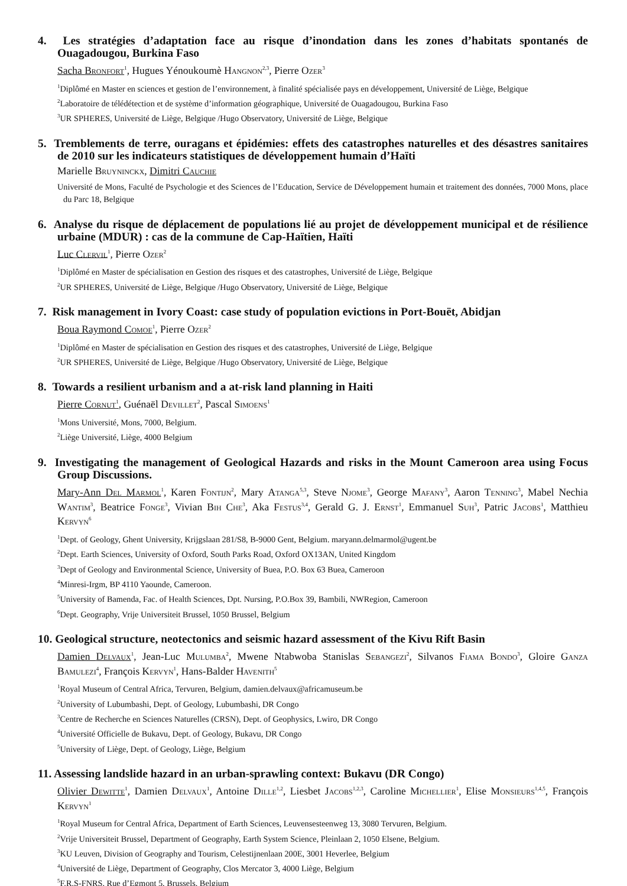4. Les stratégies d’adaptation face au risque d’inondation dans les zones d’habitats spontanés de Ouagadougou, Burkina Faso
Sacha Bronfort<sup>1</sup>, Hugues Yénoukoumè Hangnon<sup>2,3</sup>, Pierre Ozer<sup>3</sup>
<sup>1</sup> Diplômé en Master en sciences et gestion de l’environnement, à finalité spécialisée pays en développement, Université de Liège, Belgique
<sup>2</sup> Laboratoire de télédétection et de système d’information géographique, Université de Ouagadougou, Burkina Faso
<sup>3</sup> UR SPHERES, Université de Liège, Belgique /Hugo Observatory, Université de Liège, Belgique
5. Tremblements de terre, ouragans et épidémies: effets des catastrophes naturelles et des désastres sanitaires de 2010 sur les indicateurs statistiques de développement humain d’Haïti
Marielle Bruyninckx, Dimitri Cauchie
Université de Mons, Faculté de Psychologie et des Sciences de l’Education, Service de Développement humain et traitement des données, 7000 Mons, place du Parc 18, Belgique
6. Analyse du risque de déplacement de populations lié au projet de développement municipal et de résilience urbaine (MDUR) : cas de la commune de Cap-Haïtien, Haïti
Luc Clervil<sup>1</sup>, Pierre Ozer<sup>2</sup>
<sup>1</sup> Diplômé en Master de spécialisation en Gestion des risques et des catastrophes, Université de Liège, Belgique
<sup>2</sup> UR SPHERES, Université de Liège, Belgique /Hugo Observatory, Université de Liège, Belgique
7. Risk management in Ivory Coast: case study of population evictions in Port-Bouët, Abidjan
Boua Raymond Comoe<sup>1</sup>, Pierre Ozer<sup>2</sup>
<sup>1</sup> Diplômé en Master de spécialisation en Gestion des risques et des catastrophes, Université de Liège, Belgique
<sup>2</sup> UR SPHERES, Université de Liège, Belgique /Hugo Observatory, Université de Liège, Belgique
8. Towards a resilient urbanism and a at-risk land planning in Haiti
Pierre Cornut<sup>1</sup>, Guénaël Devillet<sup>2</sup>, Pascal Simoens<sup>1</sup>
<sup>1</sup> Mons Université, Mons, 7000, Belgium.
<sup>2</sup> Liège Université, Liège, 4000 Belgium
9. Investigating the management of Geological Hazards and risks in the Mount Cameroon area using Focus Group Discussions.
Mary-Ann Del Marmol<sup>1</sup>, Karen Fontijn<sup>2</sup>, Mary Atanga<sup>5,3</sup>, Steve Njome<sup>3</sup>, George Mafany<sup>3</sup>, Aaron Tenning<sup>3</sup>, Mabel Nechia Wantim<sup>3</sup>, Beatrice Fonge<sup>3</sup>, Vivian Bih Che<sup>3</sup>, Aka Festus<sup>3,4</sup>, Gerald G. J. Ernst<sup>1</sup>, Emmanuel Suh<sup>3</sup>, Patric Jacobs<sup>1</sup>, Matthieu Kervyn<sup>6</sup>
<sup>1</sup> Dept. of Geology, Ghent University, Krijgslaan 281/S8, B-9000 Gent, Belgium. maryann.delmarmol@ugent.be
<sup>2</sup> Dept. Earth Sciences, University of Oxford, South Parks Road, Oxford OX13AN, United Kingdom
<sup>3</sup> Dept of Geology and Environmental Science, University of Buea, P.O. Box 63 Buea, Cameroon
<sup>4</sup> Minresi-Irgm, BP 4110 Yaounde, Cameroon.
<sup>5</sup> University of Bamenda, Fac. of Health Sciences, Dpt. Nursing, P.O.Box 39, Bambili, NWRegion, Cameroon
<sup>6</sup> Dept. Geography, Vrije Universiteit Brussel, 1050 Brussel, Belgium
10. Geological structure, neotectonics and seismic hazard assessment of the Kivu Rift Basin
Damien Delvaux<sup>1</sup>, Jean-Luc Mulumba<sup>2</sup>, Mwene Ntabwoba Stanislas Sebangezi<sup>2</sup>, Silvanos Fiama Bondo<sup>3</sup>, Gloire Ganza Bamulezi<sup>4</sup>, François Kervyn<sup>1</sup>, Hans-Balder Havenith<sup>5</sup>
<sup>1</sup> Royal Museum of Central Africa, Tervuren, Belgium, damien.delvaux@africamuseum.be
<sup>2</sup> University of Lubumbashi, Dept. of Geology, Lubumbashi, DR Congo
<sup>3</sup> Centre de Recherche en Sciences Naturelles (CRSN), Dept. of Geophysics, Lwiro, DR Congo
<sup>4</sup> Université Officielle de Bukavu, Dept. of Geology, Bukavu, DR Congo
<sup>5</sup> University of Liège, Dept. of Geology, Liège, Belgium
11. Assessing landslide hazard in an urban-sprawling context: Bukavu (DR Congo)
Olivier Dewitte<sup>1</sup>, Damien Delvaux<sup>1</sup>, Antoine Dille<sup>1,2</sup>, Liesbet Jacobs<sup>1,2,3</sup>, Caroline Michellier<sup>1</sup>, Elise Monsieurs<sup>1,4,5</sup>, François Kervyn<sup>1</sup>
<sup>1</sup> Royal Museum for Central Africa, Department of Earth Sciences, Leuvensesteenweg 13, 3080 Tervuren, Belgium.
<sup>2</sup> Vrije Universiteit Brussel, Department of Geography, Earth System Science, Pleinlaan 2, 1050 Elsene, Belgium.
<sup>3</sup> KU Leuven, Division of Geography and Tourism, Celestijnenlaan 200E, 3001 Heverlee, Belgium
<sup>4</sup> Université de Liège, Department of Geography, Clos Mercator 3, 4000 Liège, Belgium
<sup>5</sup> F.R.S-FNRS, Rue d’Egmont 5, Brussels, Belgium